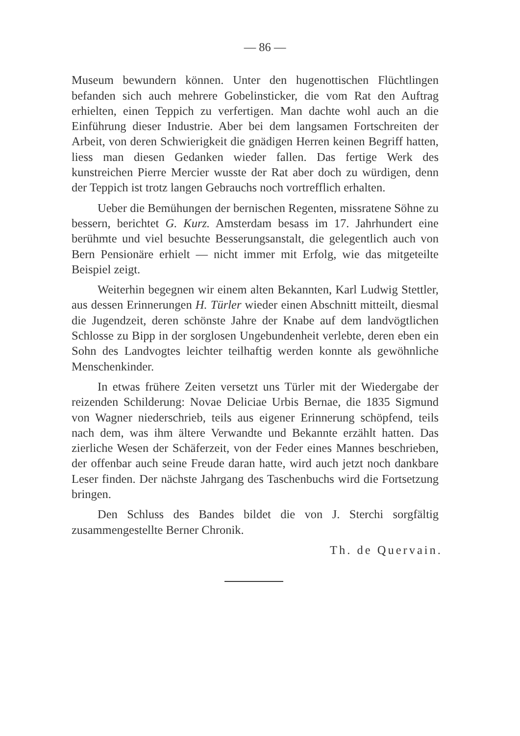— 86 —
Museum bewundern können. Unter den hugenottischen Flüchtlingen befanden sich auch mehrere Gobelinsticker, die vom Rat den Auftrag erhielten, einen Teppich zu verfertigen. Man dachte wohl auch an die Einführung dieser Industrie. Aber bei dem langsamen Fortschreiten der Arbeit, von deren Schwierigkeit die gnädigen Herren keinen Begriff hatten, liess man diesen Gedanken wieder fallen. Das fertige Werk des kunstreichen Pierre Mercier wusste der Rat aber doch zu würdigen, denn der Teppich ist trotz langen Gebrauchs noch vortrefflich erhalten.
Ueber die Bemühungen der bernischen Regenten, missratene Söhne zu bessern, berichtet G. Kurz. Amsterdam besass im 17. Jahrhundert eine berühmte und viel besuchte Besserungsanstalt, die gelegentlich auch von Bern Pensionäre erhielt — nicht immer mit Erfolg, wie das mitgeteilte Beispiel zeigt.
Weiterhin begegnen wir einem alten Bekannten, Karl Ludwig Stettler, aus dessen Erinnerungen H. Türler wieder einen Abschnitt mitteilt, diesmal die Jugendzeit, deren schönste Jahre der Knabe auf dem landvögtlichen Schlosse zu Bipp in der sorglosen Ungebundenheit verlebte, deren eben ein Sohn des Landvogtes leichter teilhaftig werden konnte als gewöhnliche Menschenkinder.
In etwas frühere Zeiten versetzt uns Türler mit der Wiedergabe der reizenden Schilderung: Novae Deliciae Urbis Bernae, die 1835 Sigmund von Wagner niederschrieb, teils aus eigener Erinnerung schöpfend, teils nach dem, was ihm ältere Verwandte und Bekannte erzählt hatten. Das zierliche Wesen der Schäferzeit, von der Feder eines Mannes beschrieben, der offenbar auch seine Freude daran hatte, wird auch jetzt noch dankbare Leser finden. Der nächste Jahrgang des Taschenbuchs wird die Fortsetzung bringen.
Den Schluss des Bandes bildet die von J. Sterchi sorgfältig zusammengestellte Berner Chronik.
Th. de Quervain.